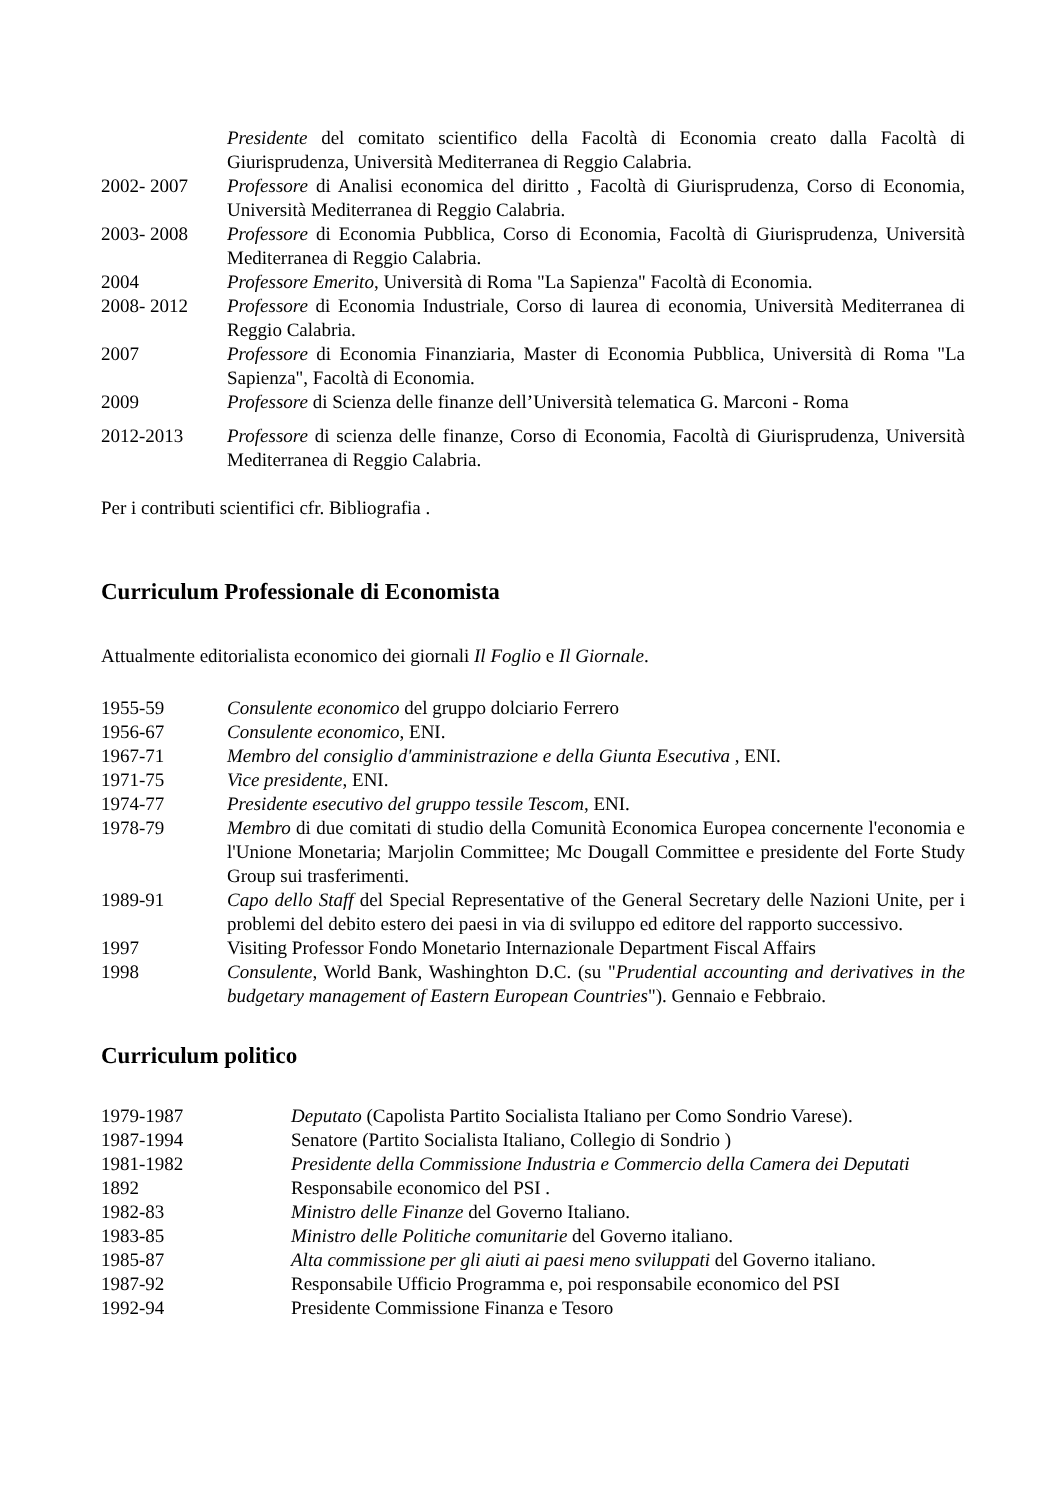Presidente del comitato scientifico della Facoltà di Economia creato dalla Facoltà di Giurisprudenza, Università Mediterranea di Reggio Calabria.
2002- 2007 Professore di Analisi economica del diritto , Facoltà di Giurisprudenza, Corso di Economia, Università Mediterranea di Reggio Calabria.
2003- 2008 Professore di Economia Pubblica, Corso di Economia, Facoltà di Giurisprudenza, Università Mediterranea di Reggio Calabria.
2004 Professore Emerito, Università di Roma "La Sapienza" Facoltà di Economia.
2008- 2012 Professore di Economia Industriale, Corso di laurea di economia, Università Mediterranea di Reggio Calabria.
2007 Professore di Economia Finanziaria, Master di Economia Pubblica, Università di Roma "La Sapienza", Facoltà di Economia.
2009 Professore di Scienza delle finanze dell’Università telematica G. Marconi - Roma
2012-2013 Professore di scienza delle finanze, Corso di Economia, Facoltà di Giurisprudenza, Università Mediterranea di Reggio Calabria.
Per i contributi scientifici cfr. Bibliografia .
Curriculum Professionale di Economista
Attualmente editorialista economico dei giornali Il Foglio e Il Giornale.
1955-59 Consulente economico del gruppo dolciario Ferrero
1956-67 Consulente economico, ENI.
1967-71 Membro del consiglio d'amministrazione e della Giunta Esecutiva , ENI.
1971-75 Vice presidente, ENI.
1974-77 Presidente esecutivo del gruppo tessile Tescom, ENI.
1978-79 Membro di due comitati di studio della Comunità Economica Europea concernente l'economia e l'Unione Monetaria; Marjolin Committee; Mc Dougall Committee e presidente del Forte Study Group sui trasferimenti.
1989-91 Capo dello Staff del Special Representative of the General Secretary delle Nazioni Unite, per i problemi del debito estero dei paesi in via di sviluppo ed editore del rapporto successivo.
1997 Visiting Professor Fondo Monetario Internazionale Department Fiscal Affairs
1998 Consulente, World Bank, Washinghton D.C. (su "Prudential accounting and derivatives in the budgetary management of Eastern European Countries"). Gennaio e Febbraio.
Curriculum politico
1979-1987 Deputato (Capolista Partito Socialista Italiano per Como Sondrio Varese).
1987-1994 Senatore (Partito Socialista Italiano, Collegio di Sondrio )
1981-1982 Presidente della Commissione Industria e Commercio della Camera dei Deputati
1892 Responsabile economico del PSI .
1982-83 Ministro delle Finanze del Governo Italiano.
1983-85 Ministro delle Politiche comunitarie del Governo italiano.
1985-87 Alta commissione per gli aiuti ai paesi meno sviluppati del Governo italiano.
1987-92 Responsabile Ufficio Programma e, poi responsabile economico del PSI
1992-94 Presidente Commissione Finanza e Tesoro